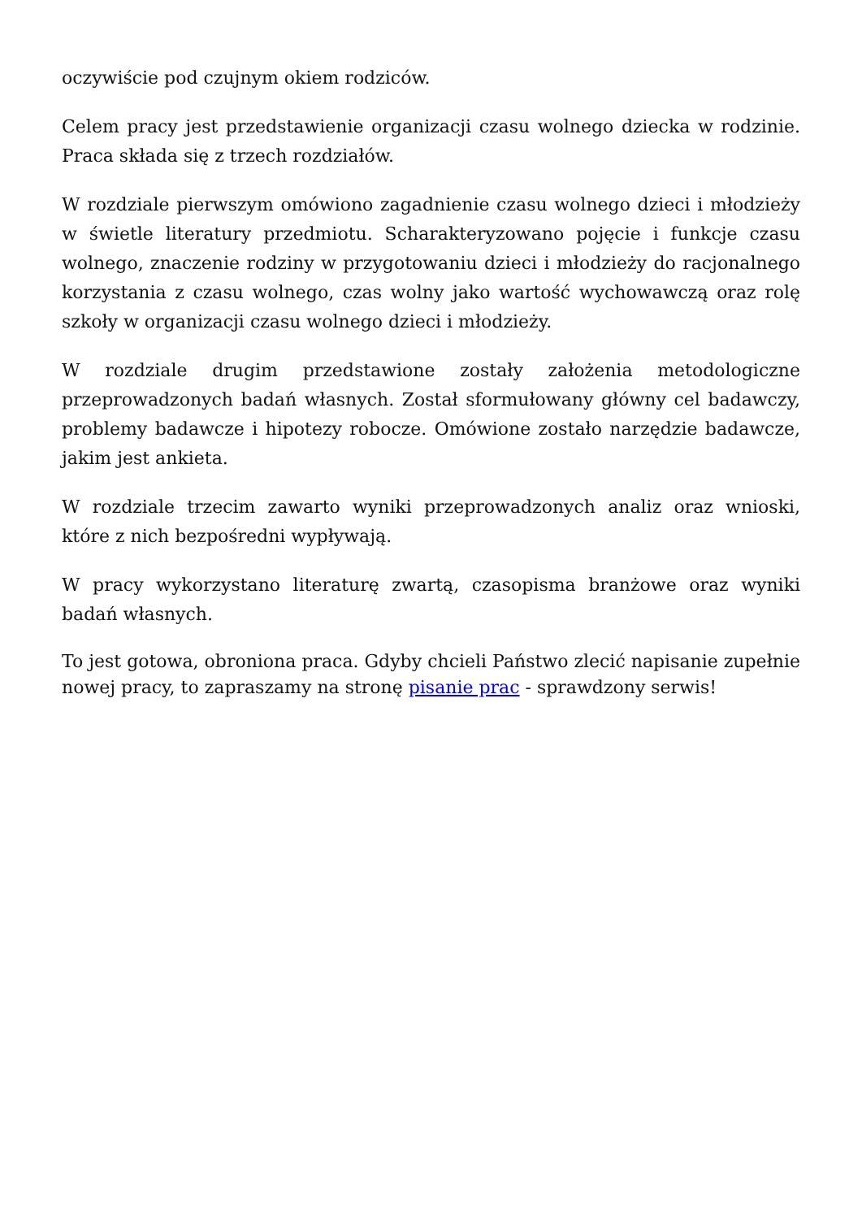oczywiście pod czujnym okiem rodziców.
Celem pracy jest przedstawienie organizacji czasu wolnego dziecka w rodzinie. Praca składa się z trzech rozdziałów.
W rozdziale pierwszym omówiono zagadnienie czasu wolnego dzieci i młodzieży w świetle literatury przedmiotu. Scharakteryzowano pojęcie i funkcje czasu wolnego, znaczenie rodziny w przygotowaniu dzieci i młodzieży do racjonalnego korzystania z czasu wolnego, czas wolny jako wartość wychowawczą oraz rolę szkoły w organizacji czasu wolnego dzieci i młodzieży.
W rozdziale drugim przedstawione zostały założenia metodologiczne przeprowadzonych badań własnych. Został sformułowany główny cel badawczy, problemy badawcze i hipotezy robocze. Omówione zostało narzędzie badawcze, jakim jest ankieta.
W rozdziale trzecim zawarto wyniki przeprowadzonych analiz oraz wnioski, które z nich bezpośredni wypływają.
W pracy wykorzystano literaturę zwartą, czasopisma branżowe oraz wyniki badań własnych.
To jest gotowa, obroniona praca. Gdyby chcieli Państwo zlecić napisanie zupełnie nowej pracy, to zapraszamy na stronę pisanie prac - sprawdzony serwis!